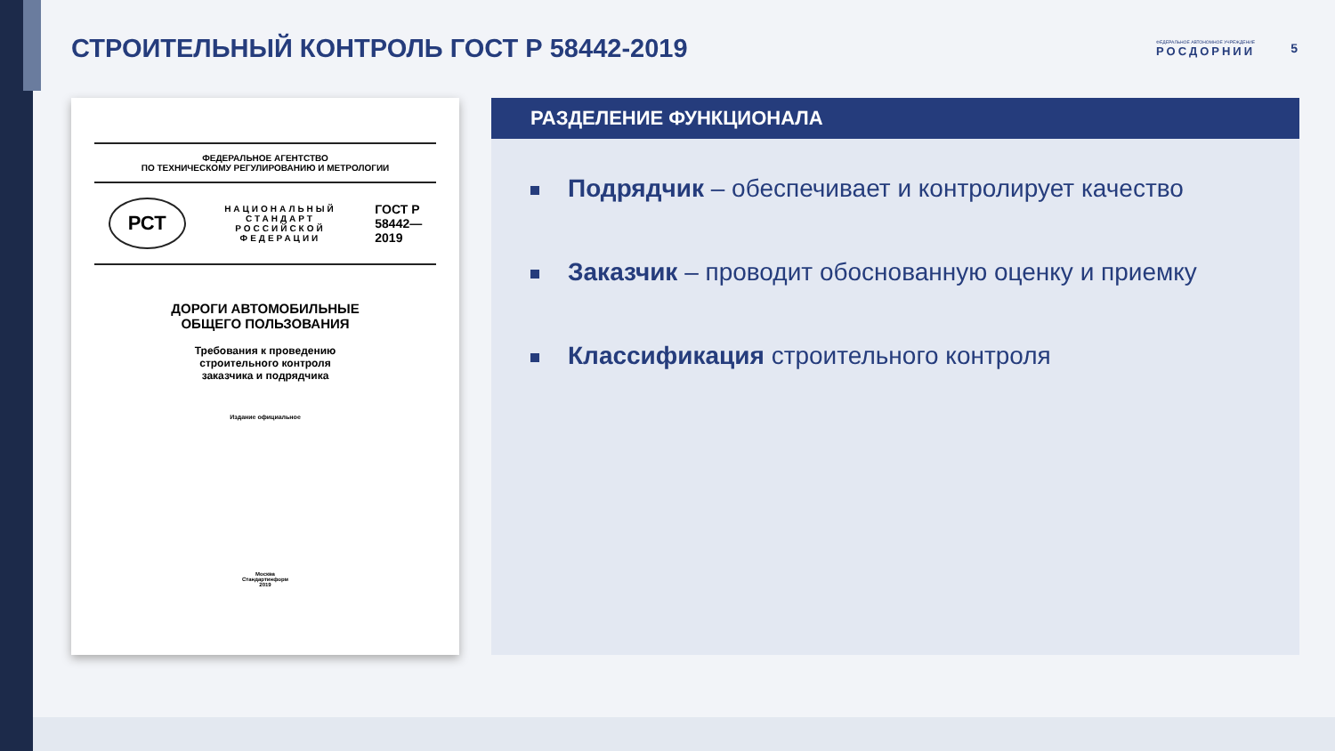СТРОИТЕЛЬНЫЙ КОНТРОЛЬ ГОСТ Р 58442-2019
ФЕДЕРАЛЬНОЕ АВТОНОМНОЕ УЧРЕЖДЕНИЕ
РОСДОРНИИ
5
ФЕДЕРАЛЬНОЕ АГЕНТСТВО
ПО ТЕХНИЧЕСКОМУ РЕГУЛИРОВАНИЮ И МЕТРОЛОГИИ
РСТ НАЦИОНАЛЬНЫЙ
СТАНДАРТ
РОССИЙСКОЙ
ФЕДЕРАЦИИ ГОСТ Р
58442—
2019
ДОРОГИ АВТОМОБИЛЬНЫЕ
ОБЩЕГО ПОЛЬЗОВАНИЯ
Требования к проведению
строительного контроля
заказчика и подрядчика
Издание официальное
Москва
Стандартинформ
2019
РАЗДЕЛЕНИЕ ФУНКЦИОНАЛА
Подрядчик – обеспечивает и контролирует качество
Заказчик – проводит обоснованную оценку и приемку
Классификация строительного контроля